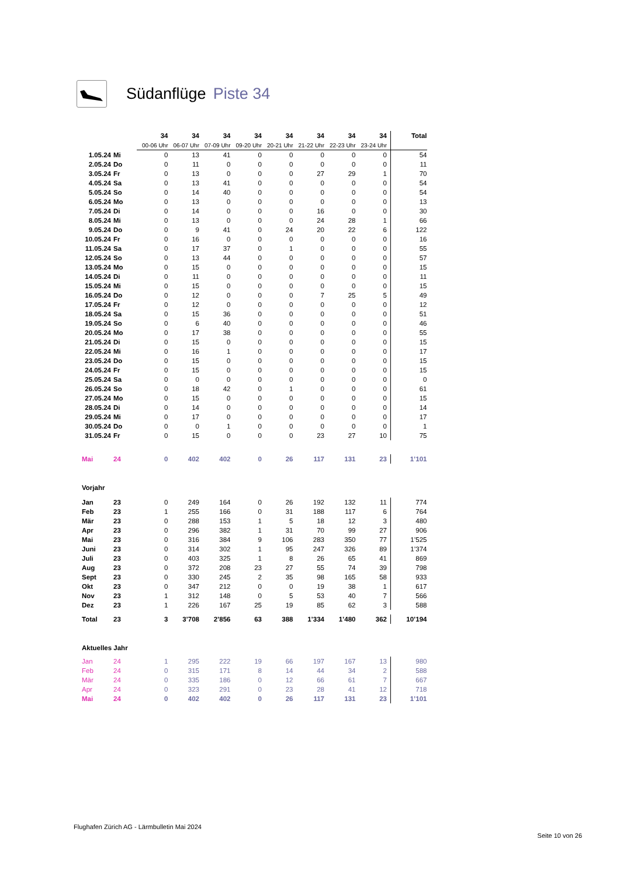Südanflüge Piste 34
| | | 34 | 34 | 34 | 34 | 34 | 34 | 34 | 34 | Total |
| | | 00-06 Uhr | 06-07 Uhr | 07-09 Uhr | 09-20 Uhr | 20-21 Uhr | 21-22 Uhr | 22-23 Uhr | 23-24 Uhr | |
| 1.05.24 | Mi | 0 | 13 | 41 | 0 | 0 | 0 | 0 | 0 | 54 |
| 2.05.24 | Do | 0 | 11 | 0 | 0 | 0 | 0 | 0 | 0 | 11 |
| 3.05.24 | Fr | 0 | 13 | 0 | 0 | 0 | 27 | 29 | 1 | 70 |
| 4.05.24 | Sa | 0 | 13 | 41 | 0 | 0 | 0 | 0 | 0 | 54 |
| 5.05.24 | So | 0 | 14 | 40 | 0 | 0 | 0 | 0 | 0 | 54 |
| 6.05.24 | Mo | 0 | 13 | 0 | 0 | 0 | 0 | 0 | 0 | 13 |
| 7.05.24 | Di | 0 | 14 | 0 | 0 | 0 | 16 | 0 | 0 | 30 |
| 8.05.24 | Mi | 0 | 13 | 0 | 0 | 0 | 24 | 28 | 1 | 66 |
| 9.05.24 | Do | 0 | 9 | 41 | 0 | 24 | 20 | 22 | 6 | 122 |
| 10.05.24 | Fr | 0 | 16 | 0 | 0 | 0 | 0 | 0 | 0 | 16 |
| 11.05.24 | Sa | 0 | 17 | 37 | 0 | 1 | 0 | 0 | 0 | 55 |
| 12.05.24 | So | 0 | 13 | 44 | 0 | 0 | 0 | 0 | 0 | 57 |
| 13.05.24 | Mo | 0 | 15 | 0 | 0 | 0 | 0 | 0 | 0 | 15 |
| 14.05.24 | Di | 0 | 11 | 0 | 0 | 0 | 0 | 0 | 0 | 11 |
| 15.05.24 | Mi | 0 | 15 | 0 | 0 | 0 | 0 | 0 | 0 | 15 |
| 16.05.24 | Do | 0 | 12 | 0 | 0 | 0 | 7 | 25 | 5 | 49 |
| 17.05.24 | Fr | 0 | 12 | 0 | 0 | 0 | 0 | 0 | 0 | 12 |
| 18.05.24 | Sa | 0 | 15 | 36 | 0 | 0 | 0 | 0 | 0 | 51 |
| 19.05.24 | So | 0 | 6 | 40 | 0 | 0 | 0 | 0 | 0 | 46 |
| 20.05.24 | Mo | 0 | 17 | 38 | 0 | 0 | 0 | 0 | 0 | 55 |
| 21.05.24 | Di | 0 | 15 | 0 | 0 | 0 | 0 | 0 | 0 | 15 |
| 22.05.24 | Mi | 0 | 16 | 1 | 0 | 0 | 0 | 0 | 0 | 17 |
| 23.05.24 | Do | 0 | 15 | 0 | 0 | 0 | 0 | 0 | 0 | 15 |
| 24.05.24 | Fr | 0 | 15 | 0 | 0 | 0 | 0 | 0 | 0 | 15 |
| 25.05.24 | Sa | 0 | 0 | 0 | 0 | 0 | 0 | 0 | 0 | 0 |
| 26.05.24 | So | 0 | 18 | 42 | 0 | 1 | 0 | 0 | 0 | 61 |
| 27.05.24 | Mo | 0 | 15 | 0 | 0 | 0 | 0 | 0 | 0 | 15 |
| 28.05.24 | Di | 0 | 14 | 0 | 0 | 0 | 0 | 0 | 0 | 14 |
| 29.05.24 | Mi | 0 | 17 | 0 | 0 | 0 | 0 | 0 | 0 | 17 |
| 30.05.24 | Do | 0 | 0 | 1 | 0 | 0 | 0 | 0 | 0 | 1 |
| 31.05.24 | Fr | 0 | 15 | 0 | 0 | 0 | 23 | 27 | 10 | 75 |
| Mai | 24 | 0 | 402 | 402 | 0 | 26 | 117 | 131 | 23 | 1’101 |
| Vorjahr | | | | | | | | | | |
| Jan | 23 | 0 | 249 | 164 | 0 | 26 | 192 | 132 | 11 | 774 |
| Feb | 23 | 1 | 255 | 166 | 0 | 31 | 188 | 117 | 6 | 764 |
| Mär | 23 | 0 | 288 | 153 | 1 | 5 | 18 | 12 | 3 | 480 |
| Apr | 23 | 0 | 296 | 382 | 1 | 31 | 70 | 99 | 27 | 906 |
| Mai | 23 | 0 | 316 | 384 | 9 | 106 | 283 | 350 | 77 | 1’525 |
| Juni | 23 | 0 | 314 | 302 | 1 | 95 | 247 | 326 | 89 | 1’374 |
| Juli | 23 | 0 | 403 | 325 | 1 | 8 | 26 | 65 | 41 | 869 |
| Aug | 23 | 0 | 372 | 208 | 23 | 27 | 55 | 74 | 39 | 798 |
| Sept | 23 | 0 | 330 | 245 | 2 | 35 | 98 | 165 | 58 | 933 |
| Okt | 23 | 0 | 347 | 212 | 0 | 0 | 19 | 38 | 1 | 617 |
| Nov | 23 | 1 | 312 | 148 | 0 | 5 | 53 | 40 | 7 | 566 |
| Dez | 23 | 1 | 226 | 167 | 25 | 19 | 85 | 62 | 3 | 588 |
| Total | 23 | 3 | 3’708 | 2’856 | 63 | 388 | 1’334 | 1’480 | 362 | 10’194 |
| Aktuelles Jahr | | | | | | | | | | |
| Jan | 24 | 1 | 295 | 222 | 19 | 66 | 197 | 167 | 13 | 980 |
| Feb | 24 | 0 | 315 | 171 | 8 | 14 | 44 | 34 | 2 | 588 |
| Mär | 24 | 0 | 335 | 186 | 0 | 12 | 66 | 61 | 7 | 667 |
| Apr | 24 | 0 | 323 | 291 | 0 | 23 | 28 | 41 | 12 | 718 |
| Mai | 24 | 0 | 402 | 402 | 0 | 26 | 117 | 131 | 23 | 1’101 |
Flughafen Zürich AG - Lärmbulletin Mai 2024
Seite 10 von 26